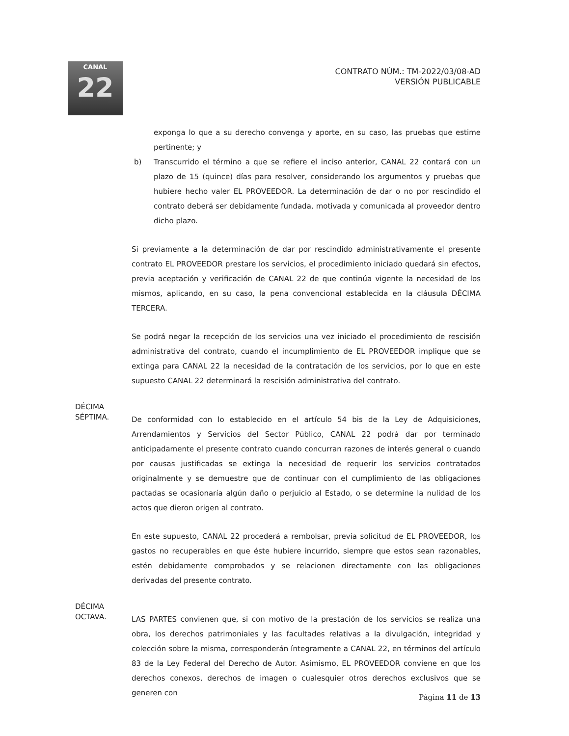CANAL
22
CONTRATO NÚM.: TM-2022/03/08-AD
VERSIÓN PUBLICABLE
exponga lo que a su derecho convenga y aporte, en su caso, las pruebas que estime pertinente; y
b) Transcurrido el término a que se refiere el inciso anterior, CANAL 22 contará con un plazo de 15 (quince) días para resolver, considerando los argumentos y pruebas que hubiere hecho valer EL PROVEEDOR. La determinación de dar o no por rescindido el contrato deberá ser debidamente fundada, motivada y comunicada al proveedor dentro dicho plazo.
Si previamente a la determinación de dar por rescindido administrativamente el presente contrato EL PROVEEDOR prestare los servicios, el procedimiento iniciado quedará sin efectos, previa aceptación y verificación de CANAL 22 de que continúa vigente la necesidad de los mismos, aplicando, en su caso, la pena convencional establecida en la cláusula DÉCIMA TERCERA.
Se podrá negar la recepción de los servicios una vez iniciado el procedimiento de rescisión administrativa del contrato, cuando el incumplimiento de EL PROVEEDOR implique que se extinga para CANAL 22 la necesidad de la contratación de los servicios, por lo que en este supuesto CANAL 22 determinará la rescisión administrativa del contrato.
DÉCIMA
SÉPTIMA.
De conformidad con lo establecido en el artículo 54 bis de la Ley de Adquisiciones, Arrendamientos y Servicios del Sector Público, CANAL 22 podrá dar por terminado anticipadamente el presente contrato cuando concurran razones de interés general o cuando por causas justificadas se extinga la necesidad de requerir los servicios contratados originalmente y se demuestre que de continuar con el cumplimiento de las obligaciones pactadas se ocasionaría algún daño o perjuicio al Estado, o se determine la nulidad de los actos que dieron origen al contrato.
En este supuesto, CANAL 22 procederá a rembolsar, previa solicitud de EL PROVEEDOR, los gastos no recuperables en que éste hubiere incurrido, siempre que estos sean razonables, estén debidamente comprobados y se relacionen directamente con las obligaciones derivadas del presente contrato.
DÉCIMA
OCTAVA.
LAS PARTES convienen que, si con motivo de la prestación de los servicios se realiza una obra, los derechos patrimoniales y las facultades relativas a la divulgación, integridad y colección sobre la misma, corresponderán íntegramente a CANAL 22, en términos del artículo 83 de la Ley Federal del Derecho de Autor. Asimismo, EL PROVEEDOR conviene en que los derechos conexos, derechos de imagen o cualesquier otros derechos exclusivos que se generen con
Página 11 de 13